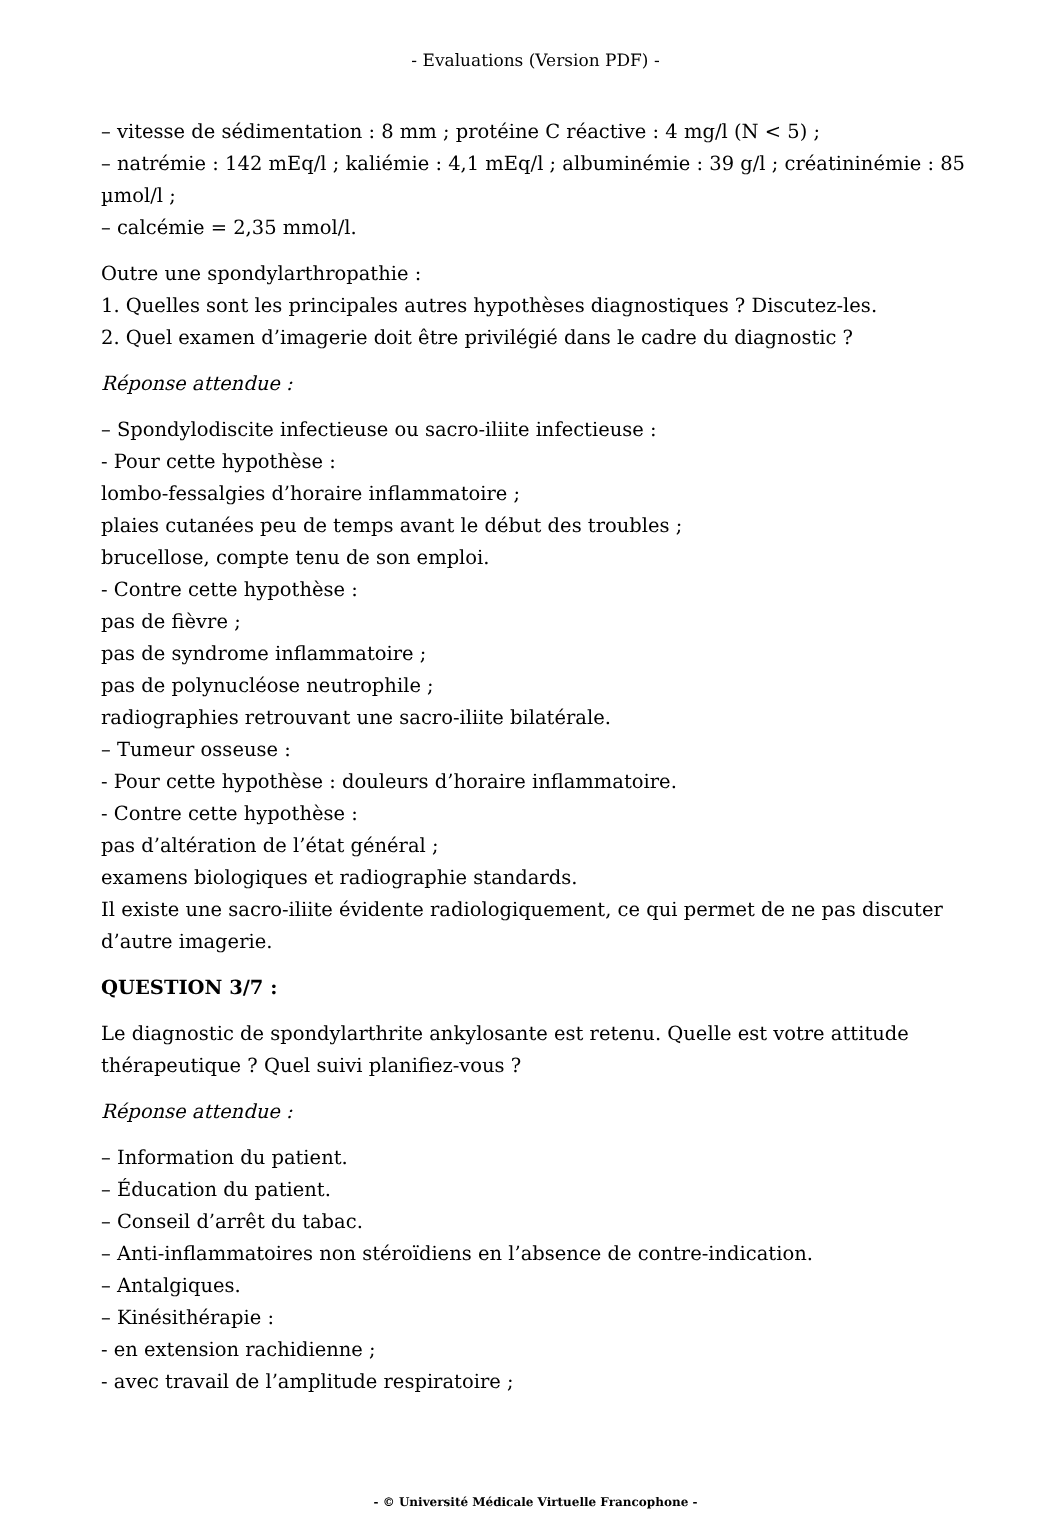- Evaluations (Version PDF) -
– vitesse de sédimentation : 8 mm ; protéine C réactive : 4 mg/l (N < 5) ;
– natrémie : 142 mEq/l ; kaliémie : 4,1 mEq/l ; albuminémie : 39 g/l ; créatininémie : 85 µmol/l ;
– calcémie = 2,35 mmol/l.
Outre une spondylarthropathie :
1. Quelles sont les principales autres hypothèses diagnostiques ? Discutez-les.
2. Quel examen d’imagerie doit être privilégié dans le cadre du diagnostic ?
Réponse attendue :
– Spondylodiscite infectieuse ou sacro-iliite infectieuse :
- Pour cette hypothèse :
lombo-fessalgies d’horaire inflammatoire ;
plaies cutanées peu de temps avant le début des troubles ;
brucellose, compte tenu de son emploi.
- Contre cette hypothèse :
pas de fièvre ;
pas de syndrome inflammatoire ;
pas de polynucléose neutrophile ;
radiographies retrouvant une sacro-iliite bilatérale.
– Tumeur osseuse :
- Pour cette hypothèse : douleurs d’horaire inflammatoire.
- Contre cette hypothèse :
pas d’altération de l’état général ;
examens biologiques et radiographie standards.
Il existe une sacro-iliite évidente radiologiquement, ce qui permet de ne pas discuter d’autre imagerie.
QUESTION 3/7 :
Le diagnostic de spondylarthrite ankylosante est retenu. Quelle est votre attitude thérapeutique ? Quel suivi planifiez-vous ?
Réponse attendue :
– Information du patient.
– Éducation du patient.
– Conseil d’arrêt du tabac.
– Anti-inflammatoires non stéroïdiens en l’absence de contre-indication.
– Antalgiques.
– Kinésithérapie :
- en extension rachidienne ;
- avec travail de l’amplitude respiratoire ;
- © Université Médicale Virtuelle Francophone -